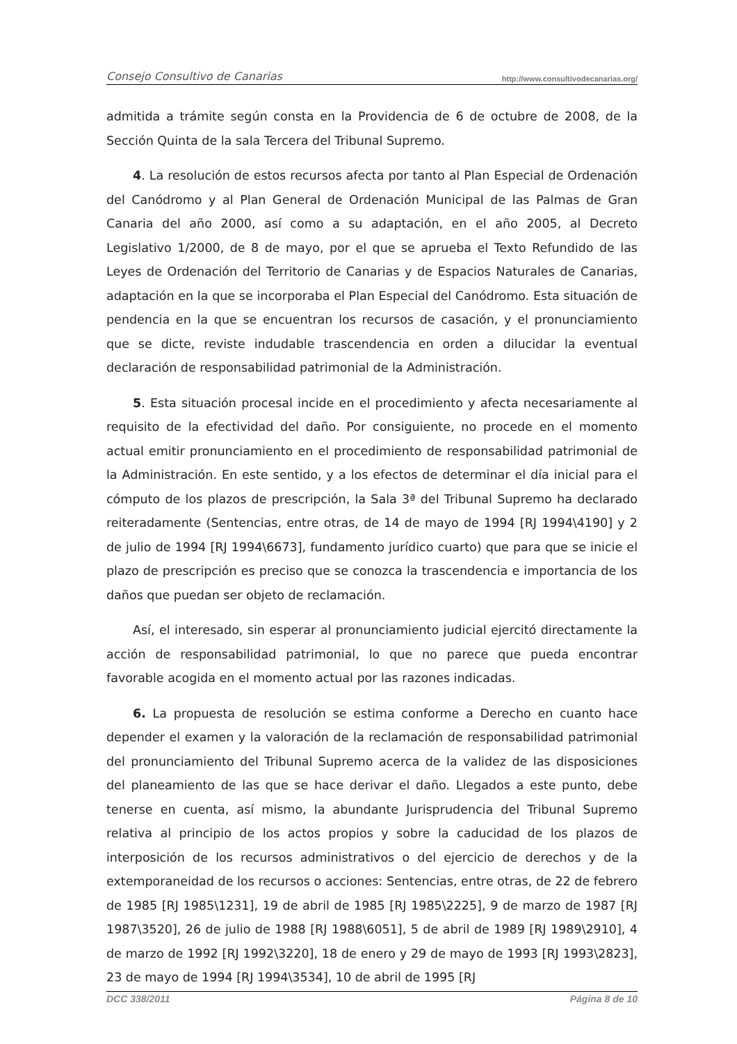Consejo Consultivo de Canarias http://www.consultivodecanarias.org/
admitida a trámite según consta en la Providencia de 6 de octubre de 2008, de la Sección Quinta de la sala Tercera del Tribunal Supremo.
4. La resolución de estos recursos afecta por tanto al Plan Especial de Ordenación del Canódromo y al Plan General de Ordenación Municipal de las Palmas de Gran Canaria del año 2000, así como a su adaptación, en el año 2005, al Decreto Legislativo 1/2000, de 8 de mayo, por el que se aprueba el Texto Refundido de las Leyes de Ordenación del Territorio de Canarias y de Espacios Naturales de Canarias, adaptación en la que se incorporaba el Plan Especial del Canódromo. Esta situación de pendencia en la que se encuentran los recursos de casación, y el pronunciamiento que se dicte, reviste indudable trascendencia en orden a dilucidar la eventual declaración de responsabilidad patrimonial de la Administración.
5. Esta situación procesal incide en el procedimiento y afecta necesariamente al requisito de la efectividad del daño. Por consiguiente, no procede en el momento actual emitir pronunciamiento en el procedimiento de responsabilidad patrimonial de la Administración. En este sentido, y a los efectos de determinar el día inicial para el cómputo de los plazos de prescripción, la Sala 3ª del Tribunal Supremo ha declarado reiteradamente (Sentencias, entre otras, de 14 de mayo de 1994 [RJ 1994\4190] y 2 de julio de 1994 [RJ 1994\6673], fundamento jurídico cuarto) que para que se inicie el plazo de prescripción es preciso que se conozca la trascendencia e importancia de los daños que puedan ser objeto de reclamación.
Así, el interesado, sin esperar al pronunciamiento judicial ejercitó directamente la acción de responsabilidad patrimonial, lo que no parece que pueda encontrar favorable acogida en el momento actual por las razones indicadas.
6. La propuesta de resolución se estima conforme a Derecho en cuanto hace depender el examen y la valoración de la reclamación de responsabilidad patrimonial del pronunciamiento del Tribunal Supremo acerca de la validez de las disposiciones del planeamiento de las que se hace derivar el daño. Llegados a este punto, debe tenerse en cuenta, así mismo, la abundante Jurisprudencia del Tribunal Supremo relativa al principio de los actos propios y sobre la caducidad de los plazos de interposición de los recursos administrativos o del ejercicio de derechos y de la extemporaneidad de los recursos o acciones: Sentencias, entre otras, de 22 de febrero de 1985 [RJ 1985\1231], 19 de abril de 1985 [RJ 1985\2225], 9 de marzo de 1987 [RJ 1987\3520], 26 de julio de 1988 [RJ 1988\6051], 5 de abril de 1989 [RJ 1989\2910], 4 de marzo de 1992 [RJ 1992\3220], 18 de enero y 29 de mayo de 1993 [RJ 1993\2823], 23 de mayo de 1994 [RJ 1994\3534], 10 de abril de 1995 [RJ
DCC 338/2011 Página 8 de 10